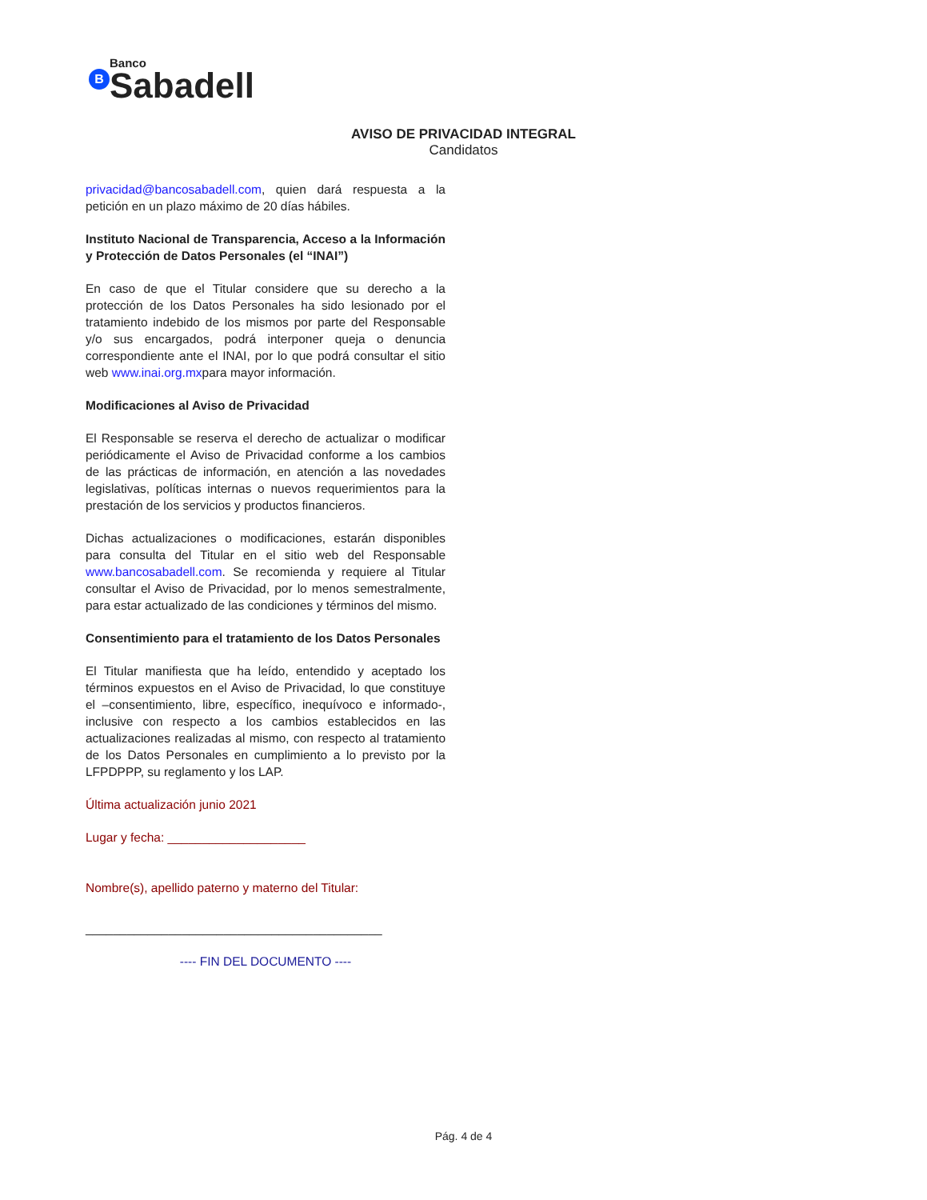B Banco Sabadell
AVISO DE PRIVACIDAD INTEGRAL
Candidatos
privacidad@bancosabadell.com, quien dará respuesta a la petición en un plazo máximo de 20 días hábiles.
Instituto Nacional de Transparencia, Acceso a la Información y Protección de Datos Personales (el “INAI”)
En caso de que el Titular considere que su derecho a la protección de los Datos Personales ha sido lesionado por el tratamiento indebido de los mismos por parte del Responsable y/o sus encargados, podrá interponer queja o denuncia correspondiente ante el INAI, por lo que podrá consultar el sitio web www.inai.org.mxpara mayor información.
Modificaciones al Aviso de Privacidad
El Responsable se reserva el derecho de actualizar o modificar periódicamente el Aviso de Privacidad conforme a los cambios de las prácticas de información, en atención a las novedades legislativas, políticas internas o nuevos requerimientos para la prestación de los servicios y productos financieros.
Dichas actualizaciones o modificaciones, estarán disponibles para consulta del Titular en el sitio web del Responsable www.bancosabadell.com. Se recomienda y requiere al Titular consultar el Aviso de Privacidad, por lo menos semestralmente, para estar actualizado de las condiciones y términos del mismo.
Consentimiento para el tratamiento de los Datos Personales
El Titular manifiesta que ha leído, entendido y aceptado los términos expuestos en el Aviso de Privacidad, lo que constituye el –consentimiento, libre, específico, inequívoco e informado-, inclusive con respecto a los cambios establecidos en las actualizaciones realizadas al mismo, con respecto al tratamiento de los Datos Personales en cumplimiento a lo previsto por la LFPDPPP, su reglamento y los LAP.
Última actualización junio 2021
Lugar y fecha: ____________________
Nombre(s), apellido paterno y materno del Titular:
___________________________________________
---- FIN DEL DOCUMENTO ----
Pág. 4 de 4